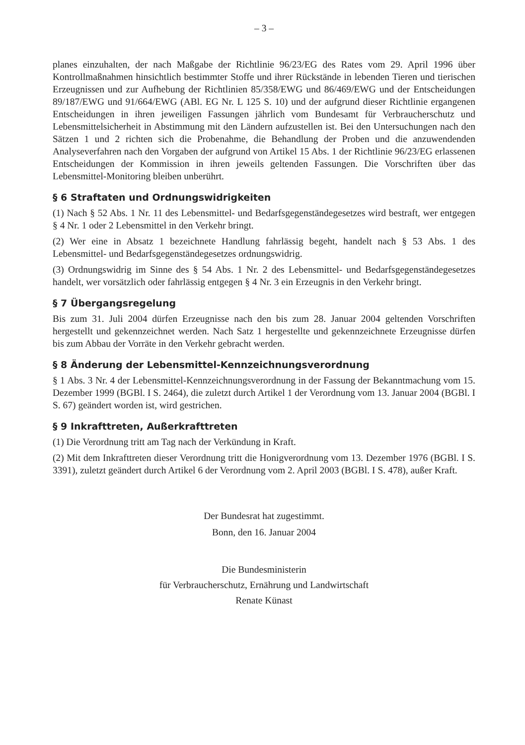– 3 –
planes einzuhalten, der nach Maßgabe der Richtlinie 96/23/EG des Rates vom 29. April 1996 über Kontrollmaßnahmen hinsichtlich bestimmter Stoffe und ihrer Rückstände in lebenden Tieren und tierischen Erzeugnissen und zur Aufhebung der Richtlinien 85/358/EWG und 86/469/EWG und der Entscheidungen 89/187/EWG und 91/664/EWG (ABl. EG Nr. L 125 S. 10) und der aufgrund dieser Richtlinie ergangenen Entscheidungen in ihren jeweiligen Fassungen jährlich vom Bundesamt für Verbraucherschutz und Lebensmittelsicherheit in Abstimmung mit den Ländern aufzustellen ist. Bei den Untersuchungen nach den Sätzen 1 und 2 richten sich die Probenahme, die Behandlung der Proben und die anzuwendenden Analyseverfahren nach den Vorgaben der aufgrund von Artikel 15 Abs. 1 der Richtlinie 96/23/EG erlassenen Entscheidungen der Kommission in ihren jeweils geltenden Fassungen. Die Vorschriften über das Lebensmittel-Monitoring bleiben unberührt.
§ 6 Straftaten und Ordnungswidrigkeiten
(1) Nach § 52 Abs. 1 Nr. 11 des Lebensmittel- und Bedarfsgegenständegesetzes wird bestraft, wer entgegen § 4 Nr. 1 oder 2 Lebensmittel in den Verkehr bringt.
(2) Wer eine in Absatz 1 bezeichnete Handlung fahrlässig begeht, handelt nach § 53 Abs. 1 des Lebensmittel- und Bedarfsgegenständegesetzes ordnungswidrig.
(3) Ordnungswidrig im Sinne des § 54 Abs. 1 Nr. 2 des Lebensmittel- und Bedarfsgegenständegesetzes handelt, wer vorsätzlich oder fahrlässig entgegen § 4 Nr. 3 ein Erzeugnis in den Verkehr bringt.
§ 7 Übergangsregelung
Bis zum 31. Juli 2004 dürfen Erzeugnisse nach den bis zum 28. Januar 2004 geltenden Vorschriften hergestellt und gekennzeichnet werden. Nach Satz 1 hergestellte und gekennzeichnete Erzeugnisse dürfen bis zum Abbau der Vorräte in den Verkehr gebracht werden.
§ 8 Änderung der Lebensmittel-Kennzeichnungsverordnung
§ 1 Abs. 3 Nr. 4 der Lebensmittel-Kennzeichnungsverordnung in der Fassung der Bekanntmachung vom 15. Dezember 1999 (BGBl. I S. 2464), die zuletzt durch Artikel 1 der Verordnung vom 13. Januar 2004 (BGBl. I S. 67) geändert worden ist, wird gestrichen.
§ 9 Inkrafttreten, Außerkrafttreten
(1) Die Verordnung tritt am Tag nach der Verkündung in Kraft.
(2) Mit dem Inkrafttreten dieser Verordnung tritt die Honigverordnung vom 13. Dezember 1976 (BGBl. I S. 3391), zuletzt geändert durch Artikel 6 der Verordnung vom 2. April 2003 (BGBl. I S. 478), außer Kraft.
Der Bundesrat hat zugestimmt.
Bonn, den 16. Januar 2004
Die Bundesministerin
für Verbraucherschutz, Ernährung und Landwirtschaft
Renate Künast